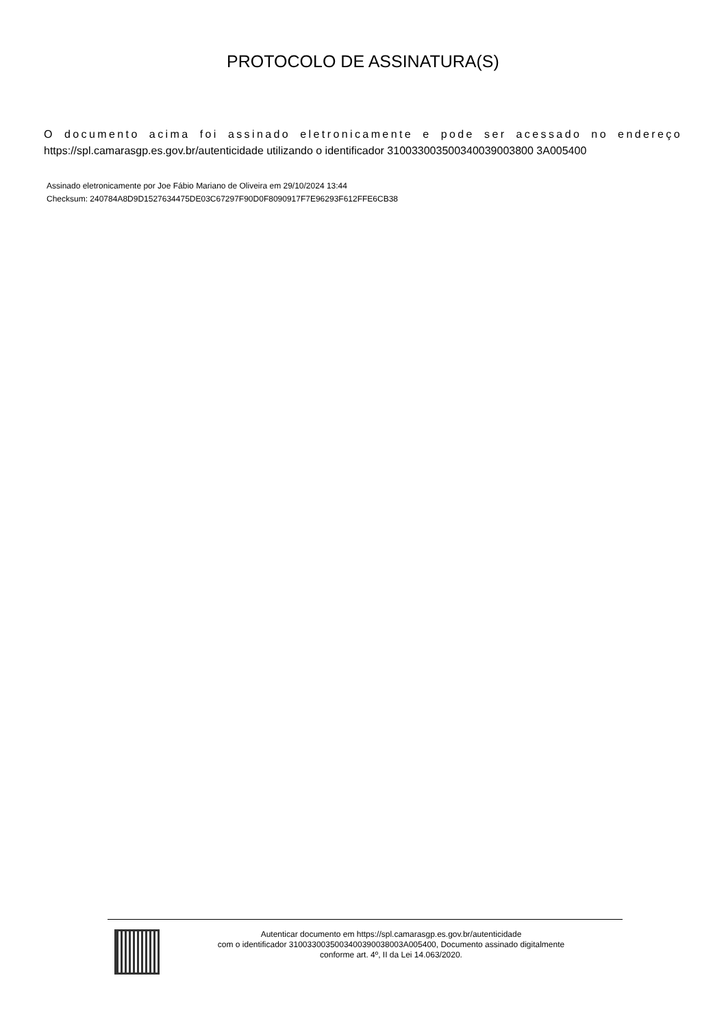PROTOCOLO DE ASSINATURA(S)
O documento acima foi assinado eletronicamente e pode ser acessado no endereço https://spl.camarasgp.es.gov.br/autenticidade utilizando o identificador 310033003500340039003800 3A005400
Assinado eletronicamente por Joe Fábio Mariano de Oliveira em 29/10/2024 13:44
Checksum: 240784A8D9D1527634475DE03C67297F90D0F8090917F7E96293F612FFE6CB38
Autenticar documento em https://spl.camarasgp.es.gov.br/autenticidade
com o identificador 3100330035003400390038003A005400, Documento assinado digitalmente
conforme art. 4º, II da Lei 14.063/2020.